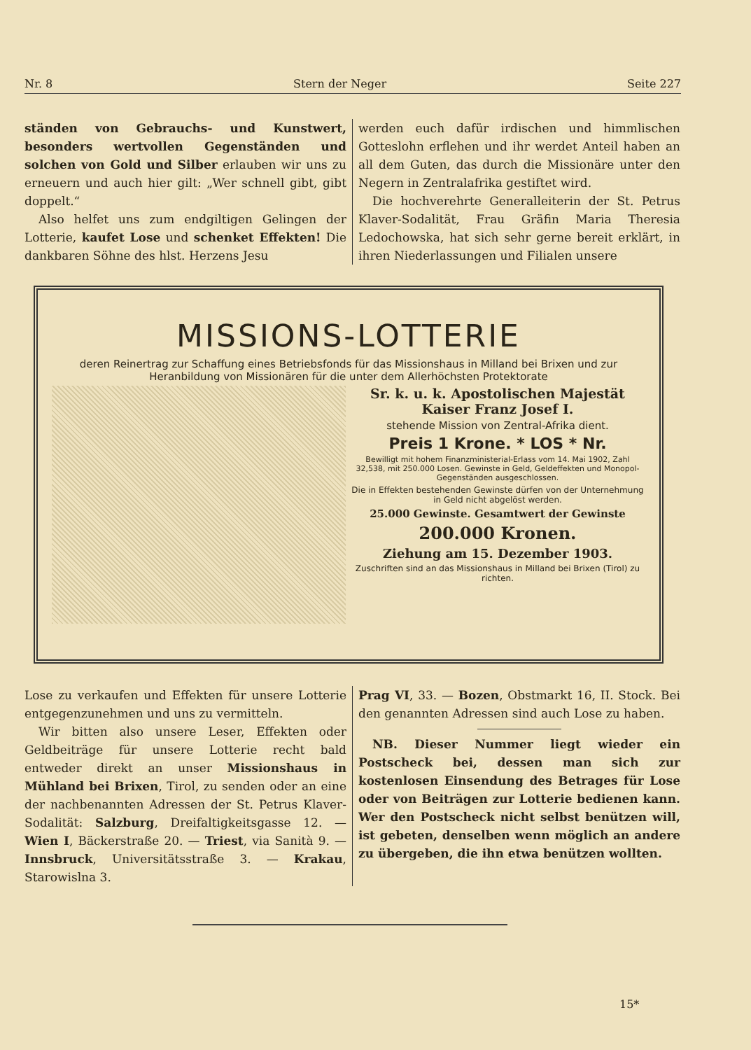Nr. 8 Stern der Neger Seite 227
ständen von Gebrauchs- und Kunstwert, besonders wertvollen Gegenständen und solchen von Gold und Silber erlauben wir uns zu erneuern und auch hier gilt: „Wer schnell gibt, gibt doppelt.“
Also helfet uns zum endgiltigen Gelingen der Lotterie, kaufet Lose und schenket Effekten! Die dankbaren Söhne des hlst. Herzens Jesu
werden euch dafür irdischen und himmlischen Gotteslohn erflehen und ihr werdet Anteil haben an all dem Guten, das durch die Missionäre unter den Negern in Zentralafrika gestiftet wird.
Die hochverehrte Generalleiterin der St. Petrus Klaver-Sodalität, Frau Gräfin Maria Theresia Ledochowska, hat sich sehr gerne bereit erklärt, in ihren Niederlassungen und Filialen unsere
MISSIONS-LOTTERIE
deren Reinertrag zur Schaffung eines Betriebsfonds für das Missionshaus in Milland bei Brixen und zur Heranbildung von Missionären für die unter dem Allerhöchsten Protektorate
Sr. k. u. k. Apostolischen Majestät Kaiser Franz Josef I.
stehende Mission von Zentral-Afrika dient.
Preis 1 Krone. * LOS * Nr.
Bewilligt mit hohem Finanzministerial-Erlass vom 14. Mai 1902, Zahl 32,538, mit 250.000 Losen. Gewinste in Geld, Geldeffekten und Monopol-Gegenständen ausgeschlossen.
Die in Effekten bestehenden Gewinste dürfen von der Unternehmung in Geld nicht abgelöst werden.
25.000 Gewinste. Gesamtwert der Gewinste
200.000 Kronen.
Ziehung am 15. Dezember 1903.
Zuschriften sind an das Missionshaus in Milland bei Brixen (Tirol) zu richten.
Lose zu verkaufen und Effekten für unsere Lotterie entgegenzunehmen und uns zu vermitteln.
Wir bitten also unsere Leser, Effekten oder Geldbeiträge für unsere Lotterie recht bald entweder direkt an unser Missionshaus in Mühland bei Brixen, Tirol, zu senden oder an eine der nachbenannten Adressen der St. Petrus Klaver-Sodalität: Salzburg, Dreifaltigkeitsgasse 12. — Wien I, Bäckerstraße 20. — Triest, via Sanità 9. — Innsbruck, Universitätsstraße 3. — Krakau, Starowislna 3.
Prag VI, 33. — Bozen, Obstmarkt 16, II. Stock. Bei den genannten Adressen sind auch Lose zu haben.
NB. Dieser Nummer liegt wieder ein Postscheck bei, dessen man sich zur kostenlosen Einsendung des Betrages für Lose oder von Beiträgen zur Lotterie bedienen kann. Wer den Postscheck nicht selbst benützen will, ist gebeten, denselben wenn möglich an andere zu übergeben, die ihn etwa benützen wollten.
15*